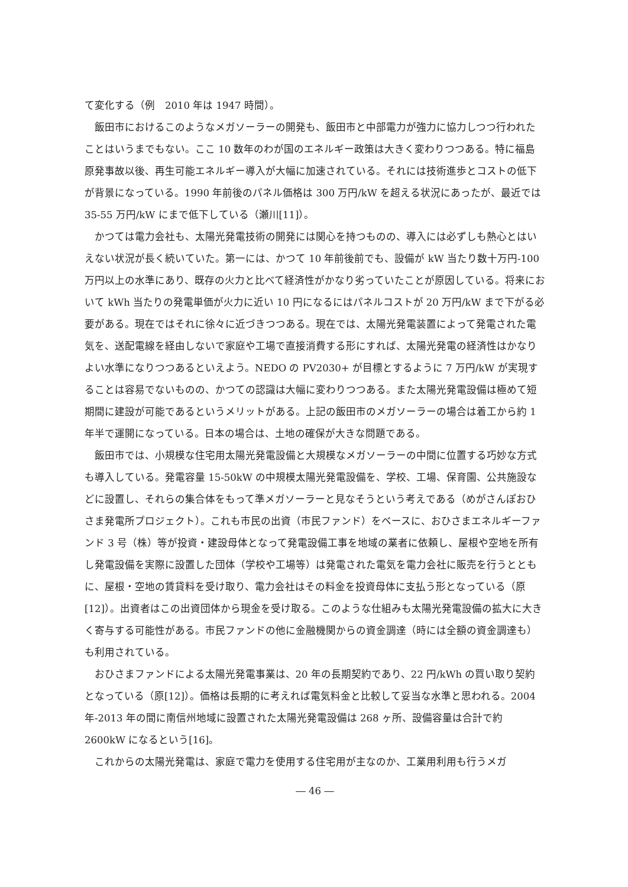て変化する（例　2010 年は 1947 時間）。
飯田市におけるこのようなメガソーラーの開発も、飯田市と中部電力が強力に協力しつつ行われたことはいうまでもない。ここ 10 数年のわが国のエネルギー政策は大きく変わりつつある。特に福島原発事故以後、再生可能エネルギー導入が大幅に加速されている。それには技術進歩とコストの低下が背景になっている。1990 年前後のパネル価格は 300 万円/kW を超える状況にあったが、最近では 35-55 万円/kW にまで低下している（瀬川[11]）。
かつては電力会社も、太陽光発電技術の開発には関心を持つものの、導入には必ずしも熱心とはいえない状況が長く続いていた。第一には、かつて 10 年前後前でも、設備が kW 当たり数十万円-100 万円以上の水準にあり、既存の火力と比べて経済性がかなり劣っていたことが原因している。将来において kWh 当たりの発電単価が火力に近い 10 円になるにはパネルコストが 20 万円/kW まで下がる必要がある。現在ではそれに徐々に近づきつつある。現在では、太陽光発電装置によって発電された電気を、送配電線を経由しないで家庭や工場で直接消費する形にすれば、太陽光発電の経済性はかなりよい水準になりつつあるといえよう。NEDO の PV2030+ が目標とするように 7 万円/kW が実現することは容易でないものの、かつての認識は大幅に変わりつつある。また太陽光発電設備は極めて短期間に建設が可能であるというメリットがある。上記の飯田市のメガソーラーの場合は着工から約 1 年半で運開になっている。日本の場合は、土地の確保が大きな問題である。
飯田市では、小規模な住宅用太陽光発電設備と大規模なメガソーラーの中間に位置する巧妙な方式も導入している。発電容量 15-50kW の中規模太陽光発電設備を、学校、工場、保育園、公共施設などに設置し、それらの集合体をもって準メガソーラーと見なそうという考えである（めがさんぽおひさま発電所プロジェクト）。これも市民の出資（市民ファンド）をベースに、おひさまエネルギーファンド 3 号（株）等が投資・建設母体となって発電設備工事を地域の業者に依頼し、屋根や空地を所有し発電設備を実際に設置した団体（学校や工場等）は発電された電気を電力会社に販売を行うとともに、屋根・空地の賃貸料を受け取り、電力会社はその料金を投資母体に支払う形となっている（原[12]）。出資者はこの出資団体から現金を受け取る。このような仕組みも太陽光発電設備の拡大に大きく寄与する可能性がある。市民ファンドの他に金融機関からの資金調達（時には全額の資金調達も）も利用されている。
おひさまファンドによる太陽光発電事業は、20 年の長期契約であり、22 円/kWh の買い取り契約となっている（原[12]）。価格は長期的に考えれば電気料金と比較して妥当な水準と思われる。2004 年-2013 年の間に南信州地域に設置された太陽光発電設備は 268 ヶ所、設備容量は合計で約 2600kW になるという[16]。
これからの太陽光発電は、家庭で電力を使用する住宅用が主なのか、工業用利用も行うメガ
― 46 ―